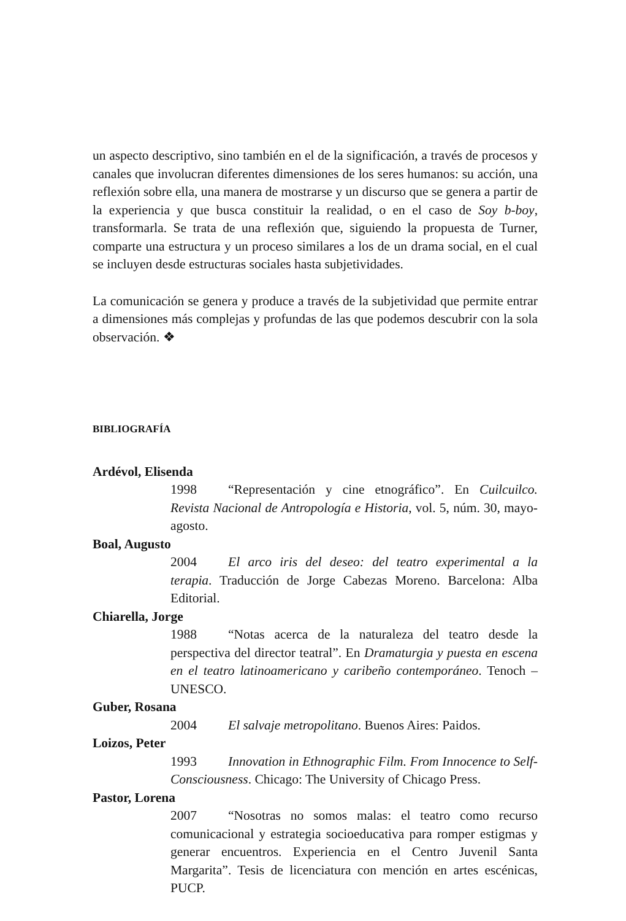un aspecto descriptivo, sino también en el de la significación, a través de procesos y canales que involucran diferentes dimensiones de los seres humanos: su acción, una reflexión sobre ella, una manera de mostrarse y un discurso que se genera a partir de la experiencia y que busca constituir la realidad, o en el caso de Soy b-boy, transformarla. Se trata de una reflexión que, siguiendo la propuesta de Turner, comparte una estructura y un proceso similares a los de un drama social, en el cual se incluyen desde estructuras sociales hasta subjetividades.
La comunicación se genera y produce a través de la subjetividad que permite entrar a dimensiones más complejas y profundas de las que podemos descubrir con la sola observación. ❖
BIBLIOGRAFÍA
Ardévol, Elisenda
1998 “Representación y cine etnográfico”. En Cuilcuilco. Revista Nacional de Antropología e Historia, vol. 5, núm. 30, mayo-agosto.
Boal, Augusto
2004 El arco iris del deseo: del teatro experimental a la terapia. Traducción de Jorge Cabezas Moreno. Barcelona: Alba Editorial.
Chiarella, Jorge
1988 “Notas acerca de la naturaleza del teatro desde la perspectiva del director teatral”. En Dramaturgia y puesta en escena en el teatro latinoamericano y caribeño contemporáneo. Tenoch – UNESCO.
Guber, Rosana
2004 El salvaje metropolitano. Buenos Aires: Paidos.
Loizos, Peter
1993 Innovation in Ethnographic Film. From Innocence to Self-Consciousness. Chicago: The University of Chicago Press.
Pastor, Lorena
2007 “Nosotras no somos malas: el teatro como recurso comunicacional y estrategia socioeducativa para romper estigmas y generar encuentros. Experiencia en el Centro Juvenil Santa Margarita”. Tesis de licenciatura con mención en artes escénicas, PUCP.